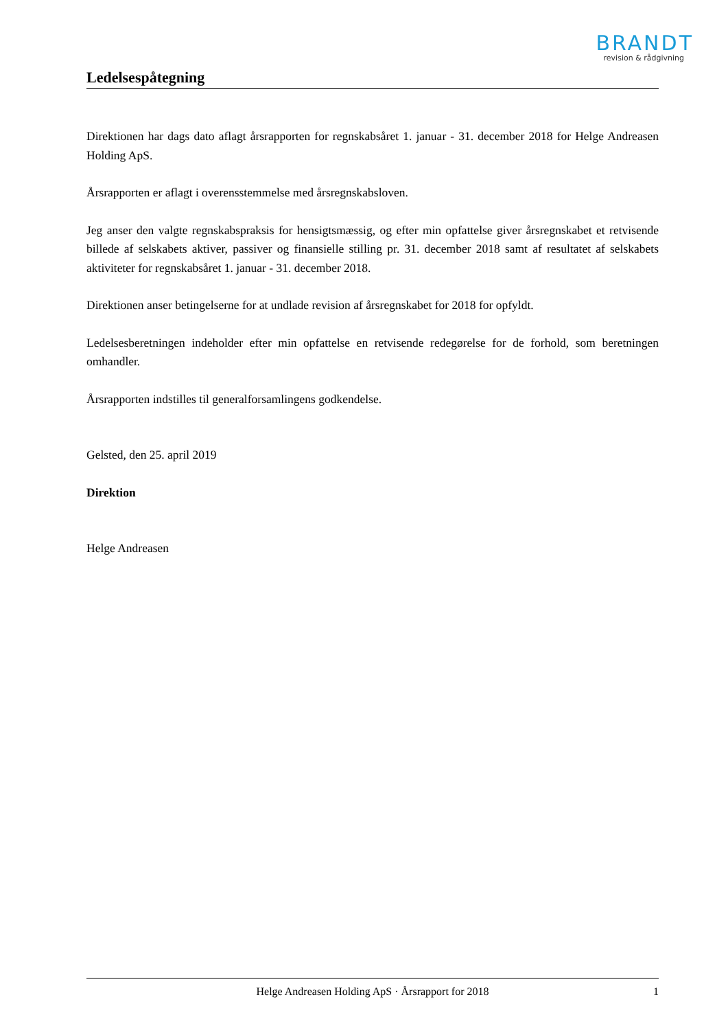BRANDT
revision & rådgivning
Ledelsespåtegning
Direktionen har dags dato aflagt årsrapporten for regnskabsåret 1. januar - 31. december 2018 for Helge Andreasen Holding ApS.
Årsrapporten er aflagt i overensstemmelse med årsregnskabsloven.
Jeg anser den valgte regnskabspraksis for hensigtsmæssig, og efter min opfattelse giver årsregnskabet et retvisende billede af selskabets aktiver, passiver og finansielle stilling pr. 31. december 2018 samt af resultatet af selskabets aktiviteter for regnskabsåret 1. januar - 31. december 2018.
Direktionen anser betingelserne for at undlade revision af årsregnskabet for 2018 for opfyldt.
Ledelsesberetningen indeholder efter min opfattelse en retvisende redegørelse for de forhold, som beretningen omhandler.
Årsrapporten indstilles til generalforsamlingens godkendelse.
Gelsted, den 25. april 2019
Direktion
Helge Andreasen
Helge Andreasen Holding ApS · Årsrapport for 2018 1